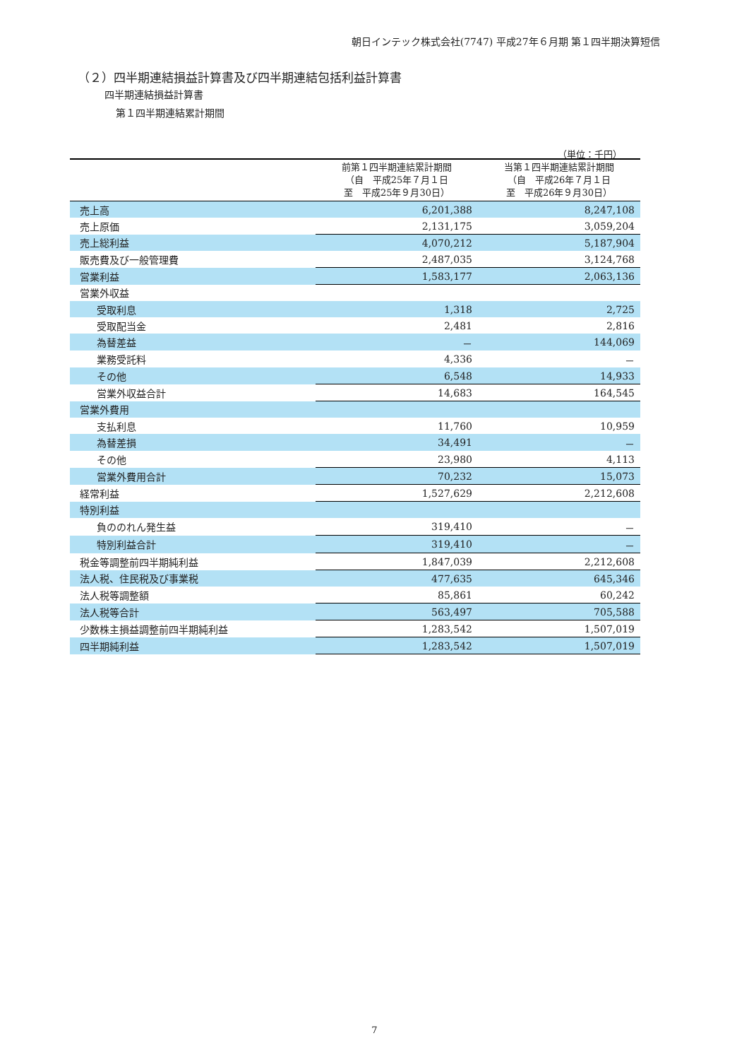朝日インテック株式会社(7747) 平成27年６月期 第１四半期決算短信
（２）四半期連結損益計算書及び四半期連結包括利益計算書
四半期連結損益計算書
第１四半期連結累計期間
（単位：千円）
| | 前第１四半期連結累計期間 （自 平成25年７月１日 至 平成25年９月30日） | 当第１四半期連結累計期間 （自 平成26年７月１日 至 平成26年９月30日） |
| --- | --- | --- |
| 売上高 | 6,201,388 | 8,247,108 |
| 売上原価 | 2,131,175 | 3,059,204 |
| 売上総利益 | 4,070,212 | 5,187,904 |
| 販売費及び一般管理費 | 2,487,035 | 3,124,768 |
| 営業利益 | 1,583,177 | 2,063,136 |
| 営業外収益 | | |
| 受取利息 | 1,318 | 2,725 |
| 受取配当金 | 2,481 | 2,816 |
| 為替差益 | － | 144,069 |
| 業務受託料 | 4,336 | － |
| その他 | 6,548 | 14,933 |
| 営業外収益合計 | 14,683 | 164,545 |
| 営業外費用 | | |
| 支払利息 | 11,760 | 10,959 |
| 為替差損 | 34,491 | － |
| その他 | 23,980 | 4,113 |
| 営業外費用合計 | 70,232 | 15,073 |
| 経常利益 | 1,527,629 | 2,212,608 |
| 特別利益 | | |
| 負ののれん発生益 | 319,410 | － |
| 特別利益合計 | 319,410 | － |
| 税金等調整前四半期純利益 | 1,847,039 | 2,212,608 |
| 法人税、住民税及び事業税 | 477,635 | 645,346 |
| 法人税等調整額 | 85,861 | 60,242 |
| 法人税等合計 | 563,497 | 705,588 |
| 少数株主損益調整前四半期純利益 | 1,283,542 | 1,507,019 |
| 四半期純利益 | 1,283,542 | 1,507,019 |
7